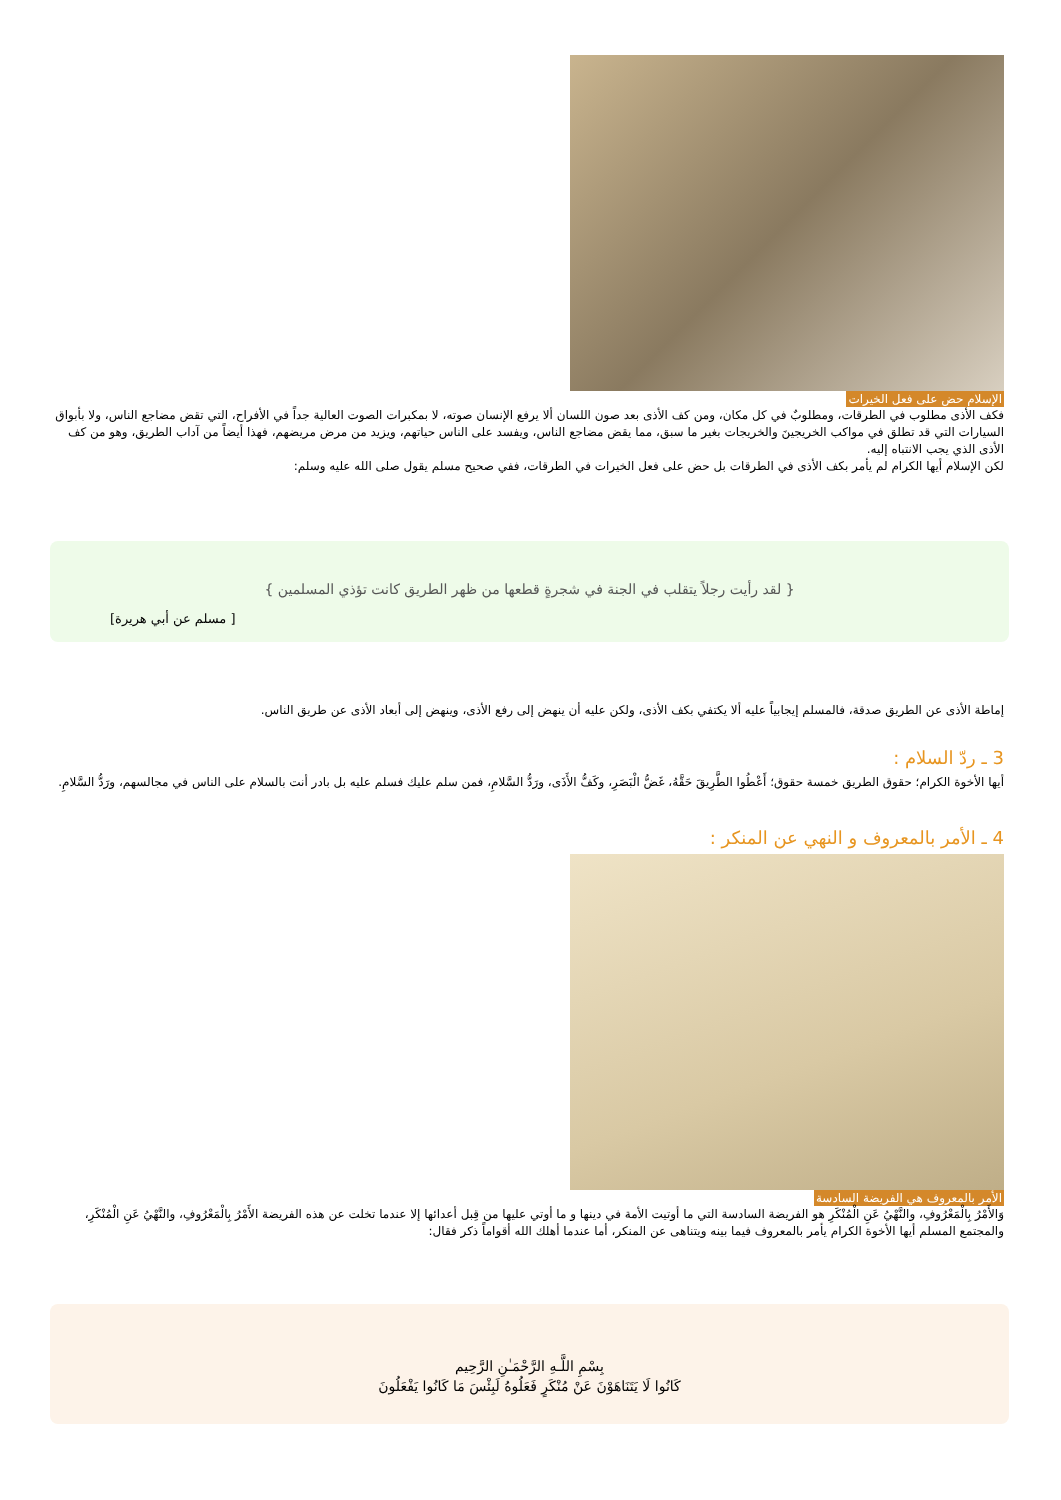الإسلام حض على فعل الخيرات
فكف الأذى مطلوب في الطرقات، ومطلوبٌ في كل مكان، ومن كف الأذى بعد صون اللسان ألا يرفع الإنسان صوته، لا بمكبرات الصوت العالية جداً في الأفراح، التي تقض مضاجع الناس، ولا بأبواق السيارات التي قد تطلق في مواكب الخريجينَ والخريجات بغير ما سبق، مما يقض مضاجع الناس، ويفسد على الناس حياتهم، ويزيد من مرض مريضهم، فهذا أيضاً من آداب الطريق، وهو من كف الأذى الذي يجب الانتباه إليه.
لكن الإسلام أيها الكرام لم يأمر بكف الأذى في الطرقات بل حض على فعل الخيرات في الطرقات، ففي صحيح مسلم يقول صلى الله عليه وسلم:
{ لقد رأيت رجلاً يتقلب في الجنة في شجرةٍ قطعها من ظهر الطريق كانت تؤذي المسلمين }
[ مسلم عن أبي هريرة]
إماطة الأذى عن الطريق صدقة، فالمسلم إيجابياً عليه ألا يكتفي بكف الأذى، ولكن عليه أن ينهض إلى رفع الأذى، وينهض إلى أبعاد الأذى عن طريق الناس.
3 ـ ردّ السلام :
أيها الأخوة الكرام؛ حقوق الطريق خمسة حقوق؛ أَعْطُوا الطَّرِيقَ حَقَّهُ، غَضُّ الْبَصَرِ، وكَفُّ الأَذَى، ورَدُّ السَّلامِ، فمن سلم عليك فسلم عليه بل بادر أنت بالسلام على الناس في مجالسهم، ورَدُّ السَّلامِ.
4 ـ الأمر بالمعروف و النهي عن المنكر :
الأمر بالمعروف هي الفريضة السادسة
وَالأَمْرُ بِالْمَعْرُوفِ، والنَّهْيُ عَنِ الْمُنْكَرِ هو الفريضة السادسة التي ما أوتيت الأمة في دينها و ما أوتي عليها من قِبل أعدائها إلا عندما تخلت عن هذه الفريضة الأَمْرُ بِالْمَعْرُوفِ، والنَّهْيُ عَنِ الْمُنْكَرِ، والمجتمع المسلم أيها الأخوة الكرام يأمر بالمعروف فيما بينه ويتناهى عن المنكر، أما عندما أهلك الله أقواماً ذكر فقال:
بِسْمِ اللَّـهِ الرَّحْمَـٰنِ الرَّحِيم
كَانُوا لَا يَتَنَاهَوْنَ عَنْ مُنْكَرٍ فَعَلُوهُ لَبِئْسَ مَا كَانُوا يَفْعَلُونَ